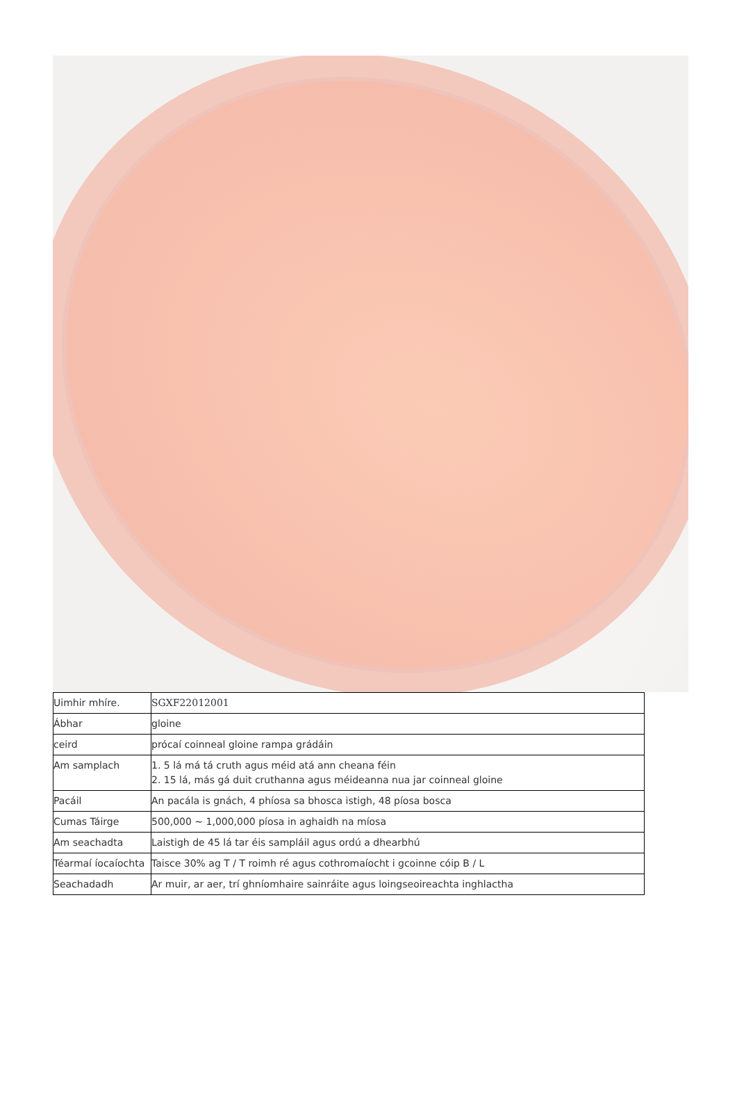| Uimhir mhíre. | SGXF22012001 |
| Ábhar | gloine |
| ceird | prócaí coinneal gloine rampa grádáin |
| Am samplach | 1. 5 lá má tá cruth agus méid atá ann cheana féin 2. 15 lá, más gá duit cruthanna agus méideanna nua jar coinneal gloine |
| Pacáil | An pacála is gnách, 4 phíosa sa bhosca istigh, 48 píosa bosca |
| Cumas Táirge | 500,000 ~ 1,000,000 píosa in aghaidh na míosa |
| Am seachadta | Laistigh de 45 lá tar éis sampláil agus ordú a dhearbhú |
| Téarmaí íocaíochta | Taisce 30% ag T / T roimh ré agus cothromaíocht i gcoinne cóip B / L |
| Seachadadh | Ar muir, ar aer, trí ghníomhaire sainráite agus loingseoireachta inghlactha |